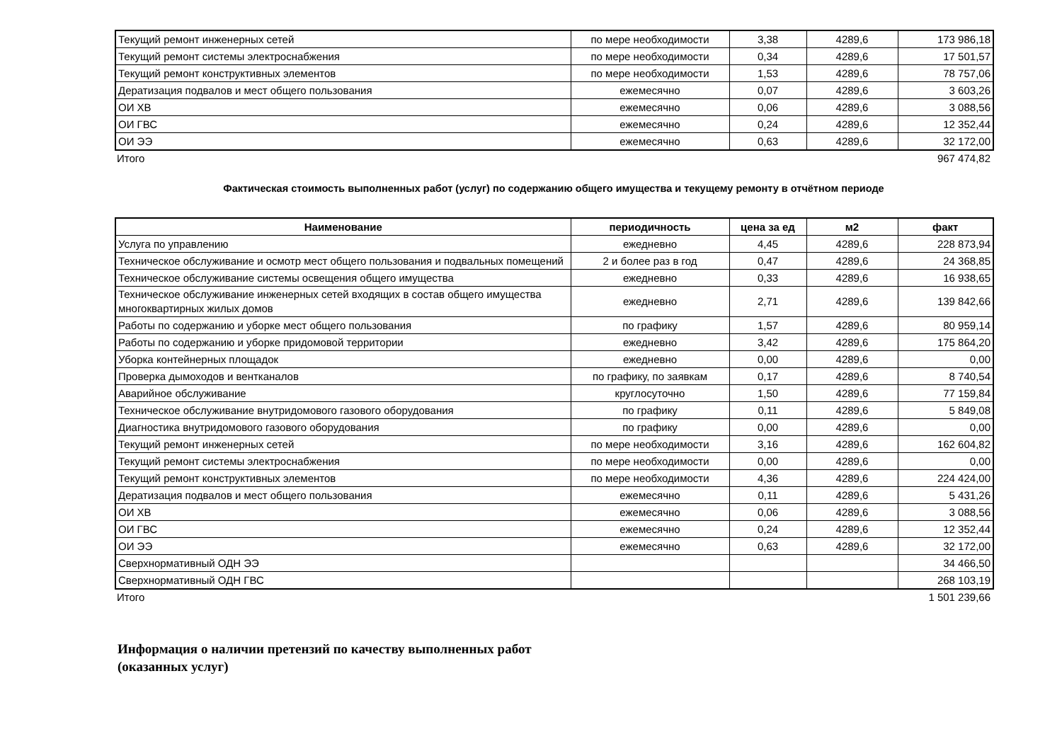| Текущий ремонт инженерных сетей | по мере необходимости | 3,38 | 4289,6 | 173 986,18 |
| Текущий ремонт системы электроснабжения | по мере необходимости | 0,34 | 4289,6 | 17 501,57 |
| Текущий ремонт конструктивных элементов | по мере необходимости | 1,53 | 4289,6 | 78 757,06 |
| Дератизация подвалов и мест общего пользования | ежемесячно | 0,07 | 4289,6 | 3 603,26 |
| ОИ ХВ | ежемесячно | 0,06 | 4289,6 | 3 088,56 |
| ОИ ГВС | ежемесячно | 0,24 | 4289,6 | 12 352,44 |
| ОИ ЭЭ | ежемесячно | 0,63 | 4289,6 | 32 172,00 |
Итого 967 474,82
Фактическая стоимость выполненных работ (услуг) по содержанию общего имущества и текущему ремонту в отчётном периоде
| Наименование | периодичность | цена за ед | м2 | факт |
| --- | --- | --- | --- | --- |
| Услуга по управлению | ежедневно | 4,45 | 4289,6 | 228 873,94 |
| Техническое обслуживание и осмотр мест общего пользования и подвальных помещений | 2 и более раз в год | 0,47 | 4289,6 | 24 368,85 |
| Техническое обслуживание системы освещения общего имущества | ежедневно | 0,33 | 4289,6 | 16 938,65 |
| Техническое обслуживание инженерных сетей входящих в состав общего имущества многоквартирных жилых домов | ежедневно | 2,71 | 4289,6 | 139 842,66 |
| Работы по содержанию и уборке мест общего пользования | по графику | 1,57 | 4289,6 | 80 959,14 |
| Работы по содержанию и уборке придомовой территории | ежедневно | 3,42 | 4289,6 | 175 864,20 |
| Уборка контейнерных площадок | ежедневно | 0,00 | 4289,6 | 0,00 |
| Проверка дымоходов и вентканалов | по графику, по заявкам | 0,17 | 4289,6 | 8 740,54 |
| Аварийное обслуживание | круглосуточно | 1,50 | 4289,6 | 77 159,84 |
| Техническое обслуживание внутридомового газового оборудования | по графику | 0,11 | 4289,6 | 5 849,08 |
| Диагностика внутридомового газового оборудования | по графику | 0,00 | 4289,6 | 0,00 |
| Текущий ремонт инженерных сетей | по мере необходимости | 3,16 | 4289,6 | 162 604,82 |
| Текущий ремонт системы электроснабжения | по мере необходимости | 0,00 | 4289,6 | 0,00 |
| Текущий ремонт конструктивных элементов | по мере необходимости | 4,36 | 4289,6 | 224 424,00 |
| Дератизация подвалов и мест общего пользования | ежемесячно | 0,11 | 4289,6 | 5 431,26 |
| ОИ ХВ | ежемесячно | 0,06 | 4289,6 | 3 088,56 |
| ОИ ГВС | ежемесячно | 0,24 | 4289,6 | 12 352,44 |
| ОИ ЭЭ | ежемесячно | 0,63 | 4289,6 | 32 172,00 |
| Сверхнормативный ОДН ЭЭ | | | | 34 466,50 |
| Сверхнормативный ОДН ГВС | | | | 268 103,19 |
Итого 1 501 239,66
Информация о наличии претензий по качеству выполненных работ
(оказанных услуг)